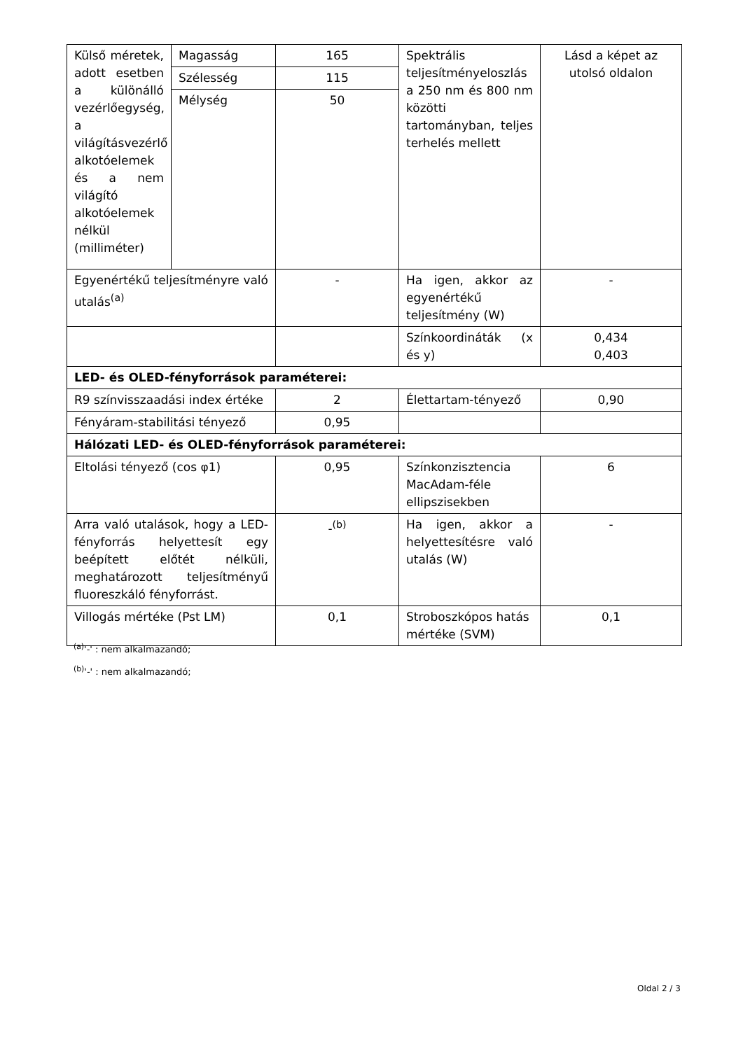| Külső méretek, adott esetben a különálló vezérlőegység, a világításvezérlő alkotóelemek és a nem világító alkotóelemek nélkül (milliméter) | Magasság | 165 | Spektrális teljesítményeloszlás a 250 nm és 800 nm közötti tartományban, teljes terhelés mellett | Lásd a képet az utolsó oldalon |
| | Szélesség | 115 | | |
| | Mélység | 50 | | |
| Egyenértékű teljesítményre való utalás<sup>(a)</sup> | | - | Ha igen, akkor az egyenértékű teljesítmény (W) | - |
| | | | Színkoordináták (x és y) | 0,434 0,403 |
| LED- és OLED-fényforrások paraméterei: | | | | |
| R9 színvisszaadási index értéke | | 2 | Élettartam-tényező | 0,90 |
| Fényáram-stabilitási tényező | | 0,95 | | |
| Hálózati LED- és OLED-fényforrások paraméterei: | | | | |
| Eltolási tényező (cos φ1) | | 0,95 | Színkonzisztencia MacAdam-féle ellipszisekben | 6 |
| Arra való utalások, hogy a LED-fényforrás helyettesít egy beépített előtét nélküli, meghatározott teljesítményű fluoreszkáló fényforrást. | | -<sup>(b)</sup> | Ha igen, akkor a helyettesítésre való utalás (W) | - |
| Villogás mértéke (Pst LM) | | 0,1 | Stroboszkópos hatás mértéke (SVM) | 0,1 |
<sup>(a)</sup> '-' : nem alkalmazandó;
<sup>(b)</sup> '-' : nem alkalmazandó;
Oldal 2 / 3